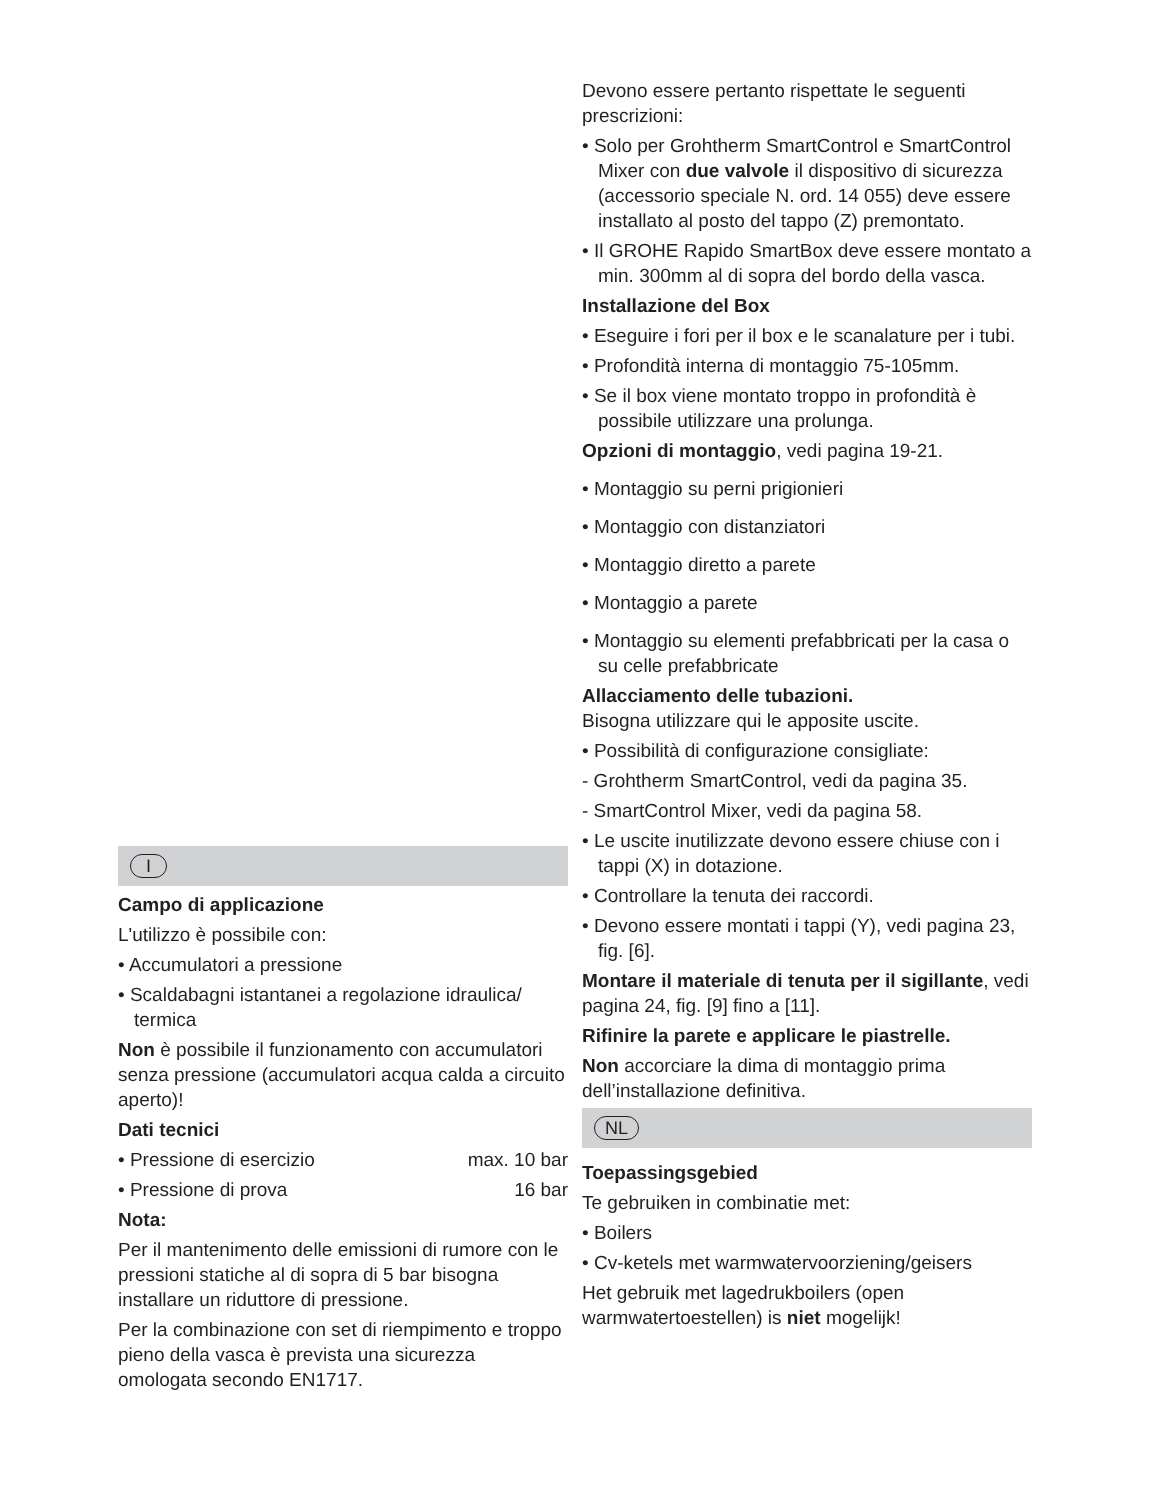I
Campo di applicazione
L'utilizzo è possibile con:
• Accumulatori a pressione
• Scaldabagni istantanei a regolazione idraulica/ termica
Non è possibile il funzionamento con accumulatori senza pressione (accumulatori acqua calda a circuito aperto)!
Dati tecnici
• Pressione di esercizio max. 10 bar
• Pressione di prova 16 bar
Nota:
Per il mantenimento delle emissioni di rumore con le pressioni statiche al di sopra di 5 bar bisogna installare un riduttore di pressione.
Per la combinazione con set di riempimento e troppo pieno della vasca è prevista una sicurezza omologata secondo EN1717.
Devono essere pertanto rispettate le seguenti prescrizioni:
• Solo per Grohtherm SmartControl e SmartControl Mixer con due valvole il dispositivo di sicurezza (accessorio speciale N. ord. 14 055) deve essere installato al posto del tappo (Z) premontato.
• Il GROHE Rapido SmartBox deve essere montato a min. 300mm al di sopra del bordo della vasca.
Installazione del Box
• Eseguire i fori per il box e le scanalature per i tubi.
• Profondità interna di montaggio 75-105mm.
• Se il box viene montato troppo in profondità è possibile utilizzare una prolunga.
Opzioni di montaggio, vedi pagina 19-21.
• Montaggio su perni prigionieri
• Montaggio con distanziatori
• Montaggio diretto a parete
• Montaggio a parete
• Montaggio su elementi prefabbricati per la casa o su celle prefabbricate
Allacciamento delle tubazioni.
Bisogna utilizzare qui le apposite uscite.
• Possibilità di configurazione consigliate:
- Grohtherm SmartControl, vedi da pagina 35.
- SmartControl Mixer, vedi da pagina 58.
• Le uscite inutilizzate devono essere chiuse con i tappi (X) in dotazione.
• Controllare la tenuta dei raccordi.
• Devono essere montati i tappi (Y), vedi pagina 23, fig. [6].
Montare il materiale di tenuta per il sigillante, vedi pagina 24, fig. [9] fino a [11].
Rifinire la parete e applicare le piastrelle.
Non accorciare la dima di montaggio prima dell’installazione definitiva.
NL
Toepassingsgebied
Te gebruiken in combinatie met:
• Boilers
• Cv-ketels met warmwatervoorziening/geisers
Het gebruik met lagedrukboilers (open warmwatertoestellen) is niet mogelijk!